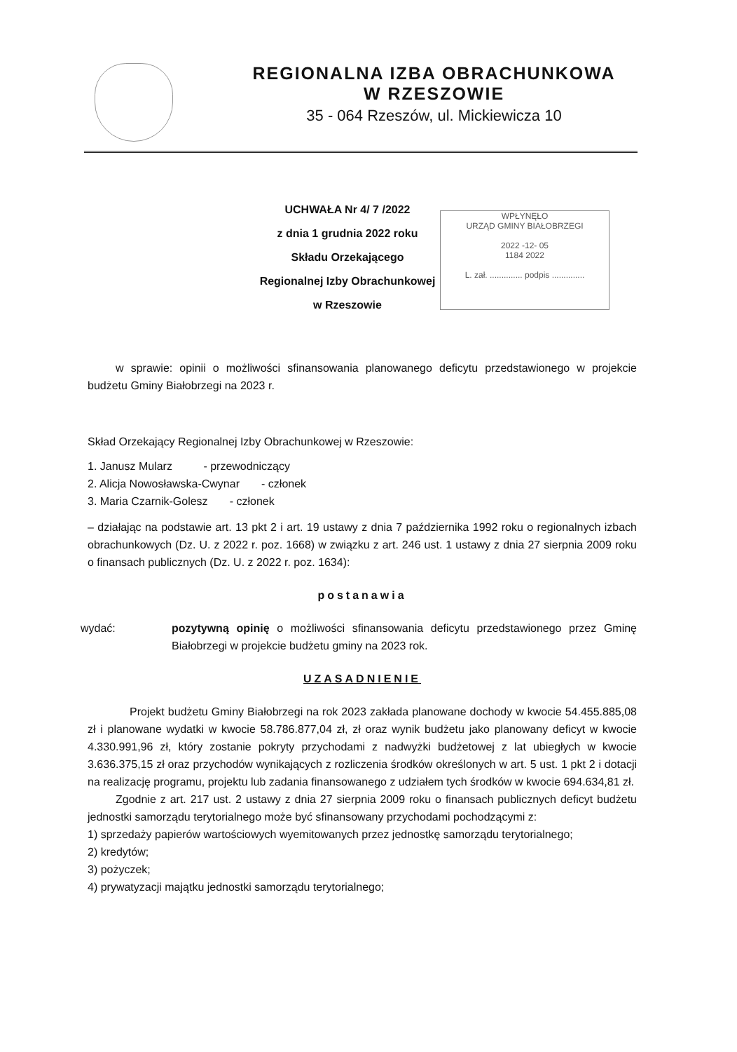REGIONALNA IZBA OBRACHUNKOWA
W RZESZOWIE
35 - 064 Rzeszów, ul. Mickiewicza 10
UCHWAŁA Nr 4/ 7 /2022
z dnia 1 grudnia 2022 roku
Składu Orzekającego
Regionalnej Izby Obrachunkowej
w Rzeszowie
WPŁYNĘŁO
URZĄD GMINY BIAŁOBRZEGI
2022 -12- 05
1184 2022
L. zał. .............. podpis ..............
w sprawie: opinii o możliwości sfinansowania planowanego deficytu przedstawionego w projekcie budżetu Gminy Białobrzegi na 2023 r.
Skład Orzekający Regionalnej Izby Obrachunkowej w Rzeszowie:
1. Janusz Mularz - przewodniczący
2. Alicja Nowosławska-Cwynar - członek
3. Maria Czarnik-Golesz - członek
– działając na podstawie art. 13 pkt 2 i art. 19 ustawy z dnia 7 października 1992 roku o regionalnych izbach obrachunkowych (Dz. U. z 2022 r. poz. 1668) w związku z art. 246 ust. 1 ustawy z dnia 27 sierpnia 2009 roku o finansach publicznych (Dz. U. z 2022 r. poz. 1634):
postanawia
wydać: pozytywną opinię o możliwości sfinansowania deficytu przedstawionego przez Gminę Białobrzegi w projekcie budżetu gminy na 2023 rok.
UZASADNIENIE
Projekt budżetu Gminy Białobrzegi na rok 2023 zakłada planowane dochody w kwocie 54.455.885,08 zł i planowane wydatki w kwocie 58.786.877,04 zł, zł oraz wynik budżetu jako planowany deficyt w kwocie 4.330.991,96 zł, który zostanie pokryty przychodami z nadwyżki budżetowej z lat ubiegłych w kwocie 3.636.375,15 zł oraz przychodów wynikających z rozliczenia środków określonych w art. 5 ust. 1 pkt 2 i dotacji na realizację programu, projektu lub zadania finansowanego z udziałem tych środków w kwocie 694.634,81 zł.
Zgodnie z art. 217 ust. 2 ustawy z dnia 27 sierpnia 2009 roku o finansach publicznych deficyt budżetu jednostki samorządu terytorialnego może być sfinansowany przychodami pochodzącymi z:
1) sprzedaży papierów wartościowych wyemitowanych przez jednostkę samorządu terytorialnego;
2) kredytów;
3) pożyczek;
4) prywatyzacji majątku jednostki samorządu terytorialnego;